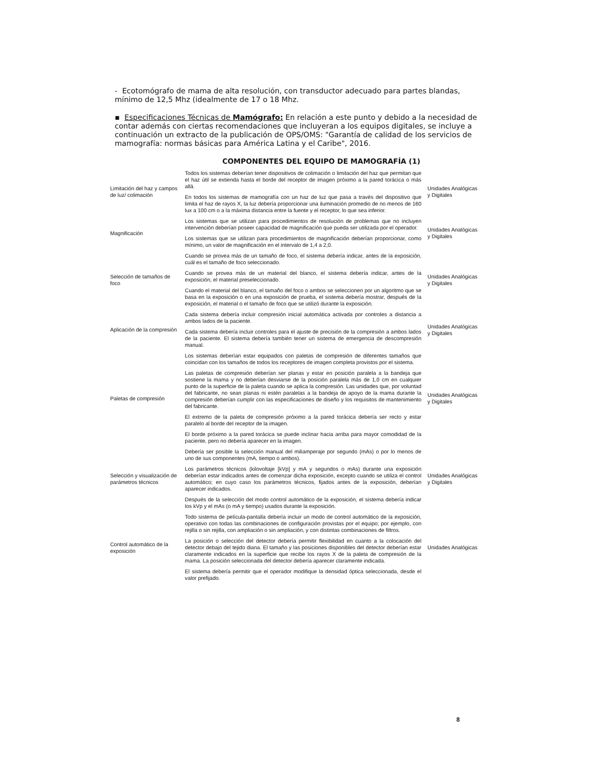- Ecotomógrafo de mama de alta resolución, con transductor adecuado para partes blandas, mínimo de 12,5 Mhz (idealmente de 17 o 18 Mhz.
▪ Especificaciones Técnicas de Mamógrafo: En relación a este punto y debido a la necesidad de contar además con ciertas recomendaciones que incluyeran a los equipos digitales, se incluye a continuación un extracto de la publicación de OPS/OMS: "Garantía de calidad de los servicios de mamografía: normas básicas para América Latina y el Caribe", 2016.
COMPONENTES DEL EQUIPO DE MAMOGRAFÍA (1)
| Limitación del haz y campos de luz/ colimación | Todos los sistemas deberían tener dispositivos de colimación o limitación del haz que permitan que el haz útil se extienda hasta el borde del receptor de imagen próximo a la pared torácica o más allá. | Unidades Analógicas y Digitales |
| | En todos los sistemas de mamografía con un haz de luz que pasa a través del dispositivo que limita el haz de rayos X, la luz debería proporcionar una iluminación promedio de no menos de 160 lux a 100 cm o a la máxima distancia entre la fuente y el receptor, lo que sea inferior. | |
| Magnificación | Los sistemas que se utilizan para procedimientos de resolución de problemas que no incluyen intervención deberían poseer capacidad de magnificación que pueda ser utilizada por el operador. | Unidades Analógicas y Digitales |
| | Los sistemas que se utilizan para procedimientos de magnificación deberían proporcionar, como mínimo, un valor de magnificación en el intervalo de 1,4 a 2,0. | |
| Selección de tamaños de foco | Cuando se provea más de un tamaño de foco, el sistema debería indicar, antes de la exposición, cuál es el tamaño de foco seleccionado. | Unidades Analógicas y Digitales |
| | Cuando se provea más de un material del blanco, el sistema debería indicar, antes de la exposición, el material preseleccionado. | |
| | Cuando el material del blanco, el tamaño del foco o ambos se seleccionen por un algoritmo que se basa en la exposición o en una exposición de prueba, el sistema debería mostrar, después de la exposición, el material o el tamaño de foco que se utilizó durante la exposición. | |
| Aplicación de la compresión | Cada sistema debería incluir compresión inicial automática activada por controles a distancia a ambos lados de la paciente. | Unidades Analógicas y Digitales |
| | Cada sistema debería incluir controles para el ajuste de precisión de la compresión a ambos lados de la paciente. El sistema debería también tener un sistema de emergencia de descompresión manual. | |
| Paletas de compresión | Los sistemas deberían estar equipados con paletas de compresión de diferentes tamaños que coincidan con los tamaños de todos los receptores de imagen completa provistos por el sistema. | Unidades Analógicas y Digitales |
| | Las paletas de compresión deberían ser planas y estar en posición paralela a la bandeja que sostiene la mama y no deberían desviarse de la posición paralela más de 1,0 cm en cualquier punto de la superficie de la paleta cuando se aplica la compresión. Las unidades que, por voluntad del fabricante, no sean planas ni estén paralelas a la bandeja de apoyo de la mama durante la compresión deberían cumplir con las especificaciones de diseño y los requisitos de mantenimiento del fabricante. | |
| | El extremo de la paleta de compresión próximo a la pared torácica debería ser recto y estar paralelo al borde del receptor de la imagen. | |
| | El borde próximo a la pared torácica se puede inclinar hacia arriba para mayor comodidad de la paciente, pero no debería aparecer en la imagen. | |
| Selección y visualización de parámetros técnicos | Debería ser posible la selección manual del miliamperaje por segundo (mAs) o por lo menos de uno de sus componentes (mA, tiempo o ambos). | Unidades Analógicas y Digitales |
| | Los parámetros técnicos (kilovoltaje [kVp] y mA y segundos o mAs) durante una exposición deberían estar indicados antes de comenzar dicha exposición, excepto cuando se utiliza el control automático; en cuyo caso los parámetros técnicos, fijados antes de la exposición, deberían aparecer indicados. | |
| | Después de la selección del modo control automático de la exposición, el sistema debería indicar los kVp y el mAs (o mA y tiempo) usados durante la exposición. | |
| Control automático de la exposición | Todo sistema de película-pantalla debería incluir un modo de control automático de la exposición, operativo con todas las combinaciones de configuración provistas por el equipo; por ejemplo, con rejilla o sin rejilla, con ampliación o sin ampliación, y con distintas combinaciones de filtros. | Unidades Analógicas |
| | La posición o selección del detector debería permitir flexibilidad en cuanto a la colocación del detector debajo del tejido diana. El tamaño y las posiciones disponibles del detector deberían estar claramente indicados en la superficie que recibe los rayos X de la paleta de compresión de la mama. La posición seleccionada del detector debería aparecer claramente indicada. | |
| | El sistema debería permitir que el operador modifique la densidad óptica seleccionada, desde el valor prefijado. | |
8